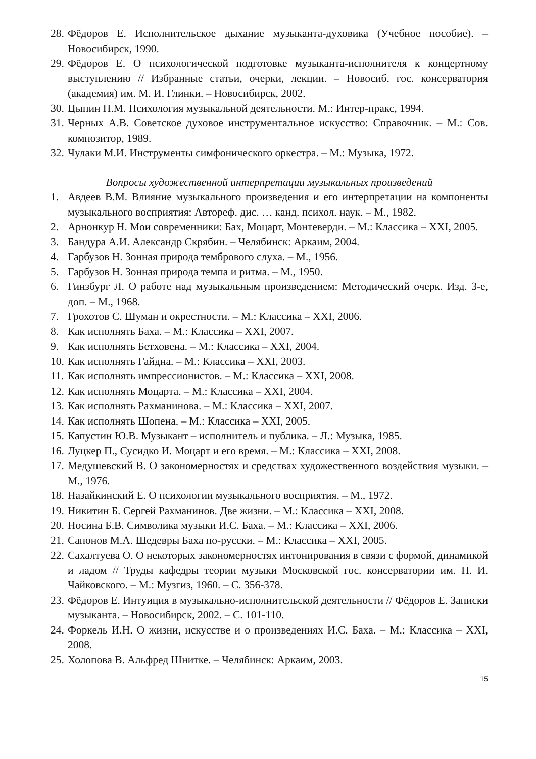28. Фёдоров Е. Исполнительское дыхание музыканта-духовика (Учебное пособие). – Новосибирск, 1990.
29. Фёдоров Е. О психологической подготовке музыканта-исполнителя к концертному выступлению // Избранные статьи, очерки, лекции. – Новосиб. гос. консерватория (академия) им. М. И. Глинки. – Новосибирск, 2002.
30. Цыпин П.М. Психология музыкальной деятельности. М.: Интер-пракс, 1994.
31. Черных А.В. Советское духовое инструментальное искусство: Справочник. – М.: Сов. композитор, 1989.
32. Чулаки М.И. Инструменты симфонического оркестра. – М.: Музыка, 1972.
Вопросы художественной интерпретации музыкальных произведений
1. Авдеев В.М. Влияние музыкального произведения и его интерпретации на компоненты музыкального восприятия: Автореф. дис. … канд. психол. наук. – М., 1982.
2. Арнонкур Н. Мои современники: Бах, Моцарт, Монтеверди. – М.: Классика – XXI, 2005.
3. Бандура А.И. Александр Скрябин. – Челябинск: Аркаим, 2004.
4. Гарбузов Н. Зонная природа тембрового слуха. – М., 1956.
5. Гарбузов Н. Зонная природа темпа и ритма. – М., 1950.
6. Гинзбург Л. О работе над музыкальным произведением: Методический очерк. Изд. 3-е, доп. – М., 1968.
7. Грохотов С. Шуман и окрестности. – М.: Классика – XXI, 2006.
8. Как исполнять Баха. – М.: Классика – XXI, 2007.
9. Как исполнять Бетховена. – М.: Классика – XXI, 2004.
10. Как исполнять Гайдна. – М.: Классика – XXI, 2003.
11. Как исполнять импрессионистов. – М.: Классика – XXI, 2008.
12. Как исполнять Моцарта. – М.: Классика – XXI, 2004.
13. Как исполнять Рахманинова. – М.: Классика – XXI, 2007.
14. Как исполнять Шопена. – М.: Классика – XXI, 2005.
15. Капустин Ю.В. Музыкант – исполнитель и публика. – Л.: Музыка, 1985.
16. Луцкер П., Сусидко И. Моцарт и его время. – М.: Классика – XXI, 2008.
17. Медушевский В. О закономерностях и средствах художественного воздействия музыки. – М., 1976.
18. Назайкинский Е. О психологии музыкального восприятия. – М., 1972.
19. Никитин Б. Сергей Рахманинов. Две жизни. – М.: Классика – XXI, 2008.
20. Носина Б.В. Символика музыки И.С. Баха. – М.: Классика – XXI, 2006.
21. Сапонов М.А. Шедевры Баха по-русски. – М.: Классика – XXI, 2005.
22. Сахалтуева О. О некоторых закономерностях интонирования в связи с формой, динамикой и ладом // Труды кафедры теории музыки Московской гос. консерватории им. П. И. Чайковского. – М.: Музгиз, 1960. – С. 356-378.
23. Фёдоров Е. Интуиция в музыкально-исполнительской деятельности // Фёдоров Е. Записки музыканта. – Новосибирск, 2002. – С. 101-110.
24. Форкель И.Н. О жизни, искусстве и о произведениях И.С. Баха. – М.: Классика – XXI, 2008.
25. Холопова В. Альфред Шнитке. – Челябинск: Аркаим, 2003.
15